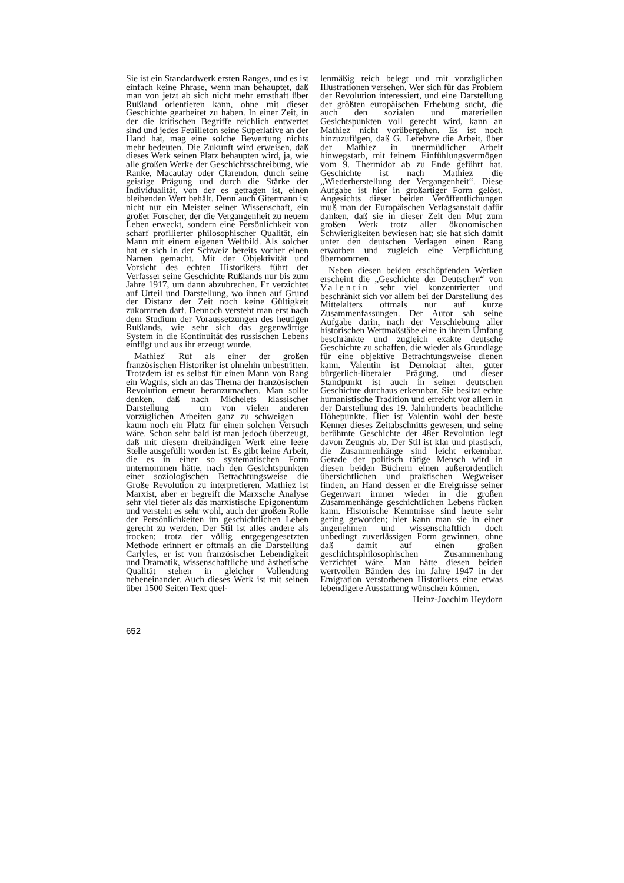Sie ist ein Standardwerk ersten Ranges, und es ist einfach keine Phrase, wenn man behauptet, daß man von jetzt ab sich nicht mehr ernsthaft über Rußland orientieren kann, ohne mit dieser Geschichte gearbeitet zu haben. In einer Zeit, in der die kritischen Begriffe reichlich entwertet sind und jedes Feuilleton seine Superlative an der Hand hat, mag eine solche Bewertung nichts mehr bedeuten. Die Zukunft wird erweisen, daß dieses Werk seinen Platz behaupten wird, ja, wie alle großen Werke der Geschichtsschreibung, wie Ranke, Macaulay oder Clarendon, durch seine geistige Prägung und durch die Stärke der Individualität, von der es getragen ist, einen bleibenden Wert behält. Denn auch Gitermann ist nicht nur ein Meister seiner Wissenschaft, ein großer Forscher, der die Vergangenheit zu neuem Leben erweckt, sondern eine Persönlichkeit von scharf profilierter philosophischer Qualität, ein Mann mit einem eigenen Weltbild. Als solcher hat er sich in der Schweiz bereits vorher einen Namen gemacht. Mit der Objektivität und Vorsicht des echten Historikers führt der Verfasser seine Geschichte Rußlands nur bis zum Jahre 1917, um dann abzubrechen. Er verzichtet auf Urteil und Darstellung, wo ihnen auf Grund der Distanz der Zeit noch keine Gültigkeit zukommen darf. Dennoch versteht man erst nach dem Studium der Voraussetzungen des heutigen Rußlands, wie sehr sich das gegenwärtige System in die Kontinuität des russischen Lebens einfügt und aus ihr erzeugt wurde.
Mathiez' Ruf als einer der großen französischen Historiker ist ohnehin unbestritten. Trotzdem ist es selbst für einen Mann von Rang ein Wagnis, sich an das Thema der französischen Revolution erneut heranzumachen. Man sollte denken, daß nach Michelets klassischer Darstellung — um von vielen anderen vorzüglichen Arbeiten ganz zu schweigen — kaum noch ein Platz für einen solchen Versuch wäre. Schon sehr bald ist man jedoch überzeugt, daß mit diesem dreibändigen Werk eine leere Stelle ausgefüllt worden ist. Es gibt keine Arbeit, die es in einer so systematischen Form unternommen hätte, nach den Gesichtspunkten einer soziologischen Betrachtungsweise die Große Revolution zu interpretieren. Mathiez ist Marxist, aber er begreift die Marxsche Analyse sehr viel tiefer als das marxistische Epigonentum und versteht es sehr wohl, auch der großen Rolle der Persönlichkeiten im geschichtlichen Leben gerecht zu werden. Der Stil ist alles andere als trocken; trotz der völlig entgegengesetzten Methode erinnert er oftmals an die Darstellung Carlyles, er ist von französischer Lebendigkeit und Dramatik, wissenschaftliche und ästhetische Qualität stehen in gleicher Vollendung nebeneinander. Auch dieses Werk ist mit seinen über 1500 Seiten Text quel-
lenmäßig reich belegt und mit vorzüglichen Illustrationen versehen. Wer sich für das Problem der Revolution interessiert, und eine Darstellung der größten europäischen Erhebung sucht, die auch den sozialen und materiellen Gesichtspunkten voll gerecht wird, kann an Mathiez nicht vorübergehen. Es ist noch hinzuzufügen, daß G. Lefebvre die Arbeit, über der Mathiez in unermüdlicher Arbeit hinwegstarb, mit feinem Einfühlungsvermögen vom 9. Thermidor ab zu Ende geführt hat. Geschichte ist nach Mathiez die „Wiederherstellung der Vergangenheit“. Diese Aufgabe ist hier in großartiger Form gelöst. Angesichts dieser beiden Veröffentlichungen muß man der Europäischen Verlagsanstalt dafür danken, daß sie in dieser Zeit den Mut zum großen Werk trotz aller ökonomischen Schwierigkeiten bewiesen hat; sie hat sich damit unter den deutschen Verlagen einen Rang erworben und zugleich eine Verpflichtung übernommen.
Neben diesen beiden erschöpfenden Werken erscheint die „Geschichte der Deutschen“ von Valentin sehr viel konzentrierter und beschränkt sich vor allem bei der Darstellung des Mittelalters oftmals nur auf kurze Zusammenfassungen. Der Autor sah seine Aufgabe darin, nach der Verschiebung aller historischen Wertmaßstäbe eine in ihrem Umfang beschränkte und zugleich exakte deutsche Geschichte zu schaffen, die wieder als Grundlage für eine objektive Betrachtungsweise dienen kann. Valentin ist Demokrat alter, guter bürgerlich-liberaler Prägung, und dieser Standpunkt ist auch in seiner deutschen Geschichte durchaus erkennbar. Sie besitzt echte humanistische Tradition und erreicht vor allem in der Darstellung des 19. Jahrhunderts beachtliche Höhepunkte. Hier ist Valentin wohl der beste Kenner dieses Zeitabschnitts gewesen, und seine berühmte Geschichte der 48er Revolution legt davon Zeugnis ab. Der Stil ist klar und plastisch, die Zusammenhänge sind leicht erkennbar. Gerade der politisch tätige Mensch wird in diesen beiden Büchern einen außerordentlich übersichtlichen und praktischen Wegweiser finden, an Hand dessen er die Ereignisse seiner Gegenwart immer wieder in die großen Zusammenhänge geschichtlichen Lebens rücken kann. Historische Kenntnisse sind heute sehr gering geworden; hier kann man sie in einer angenehmen und wissenschaftlich doch unbedingt zuverlässigen Form gewinnen, ohne daß damit auf einen großen geschichtsphilosophischen Zusammenhang verzichtet wäre. Man hätte diesen beiden wertvollen Bänden des im Jahre 1947 in der Emigration verstorbenen Historikers eine etwas lebendigere Ausstattung wünschen können.
Heinz-Joachim Heydorn
652